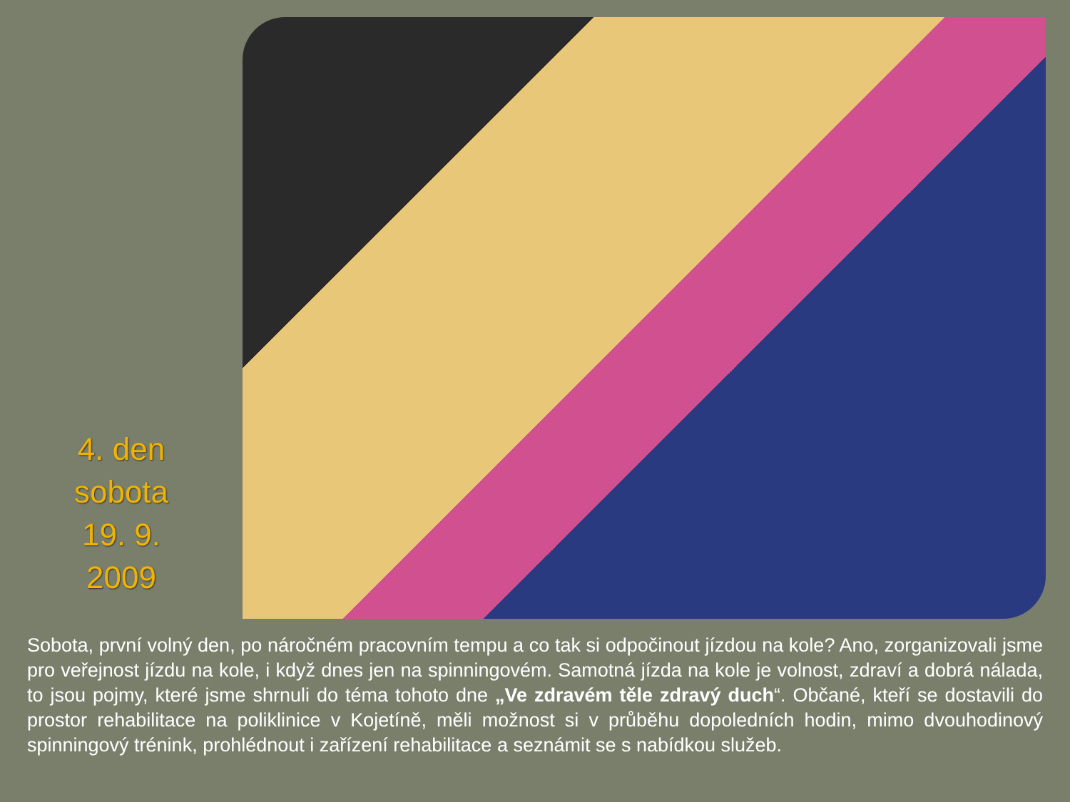4. den
sobota
19. 9.
2009
Sobota, první volný den, po náročném pracovním tempu a co tak si odpočinout jízdou na kole? Ano, zorganizovali jsme pro veřejnost jízdu na kole, i když dnes jen na spinningovém. Samotná jízda na kole je volnost, zdraví a dobrá nálada, to jsou pojmy, které jsme shrnuli do téma tohoto dne „Ve zdravém těle zdravý duch“. Občané, kteří se dostavili do prostor rehabilitace na poliklinice v Kojetíně, měli možnost si v průběhu dopoledních hodin, mimo dvouhodinový spinningový trénink, prohlédnout i zařízení rehabilitace a seznámit se s nabídkou služeb.